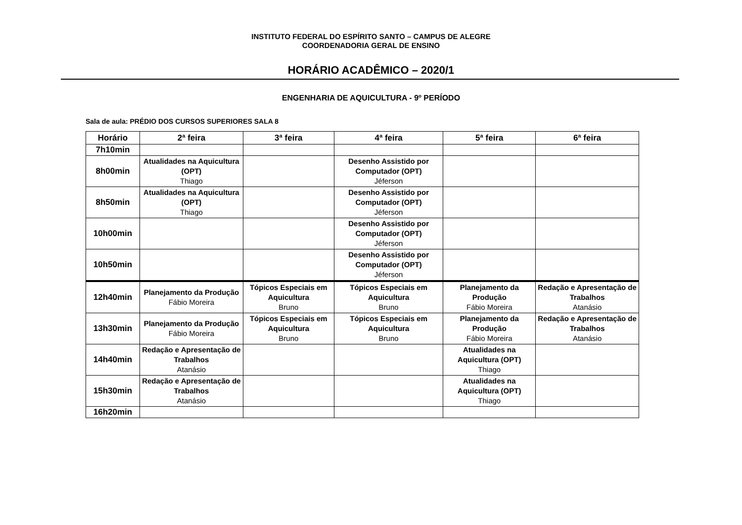INSTITUTO FEDERAL DO ESPÍRITO SANTO – CAMPUS DE ALEGRE
COORDENADORIA GERAL DE ENSINO
HORÁRIO ACADÊMICO – 2020/1
ENGENHARIA DE AQUICULTURA - 9º PERÍODO
Sala de aula: PRÉDIO DOS CURSOS SUPERIORES SALA 8
| Horário | 2ª feira | 3ª feira | 4ª feira | 5ª feira | 6ª feira |
| --- | --- | --- | --- | --- | --- |
| 7h10min | | | | | |
| 8h00min | Atualidades na Aquicultura (OPT) Thiago | | Desenho Assistido por Computador (OPT) Jéferson | | |
| 8h50min | Atualidades na Aquicultura (OPT) Thiago | | Desenho Assistido por Computador (OPT) Jéferson | | |
| 10h00min | | | Desenho Assistido por Computador (OPT) Jéferson | | |
| 10h50min | | | Desenho Assistido por Computador (OPT) Jéferson | | |
| 12h40min | Planejamento da Produção Fábio Moreira | Tópicos Especiais em Aquicultura Bruno | Tópicos Especiais em Aquicultura Bruno | Planejamento da Produção Fábio Moreira | Redação e Apresentação de Trabalhos Atanásio |
| 13h30min | Planejamento da Produção Fábio Moreira | Tópicos Especiais em Aquicultura Bruno | Tópicos Especiais em Aquicultura Bruno | Planejamento da Produção Fábio Moreira | Redação e Apresentação de Trabalhos Atanásio |
| 14h40min | Redação e Apresentação de Trabalhos Atanásio | | | Atualidades na Aquicultura (OPT) Thiago | |
| 15h30min | Redação e Apresentação de Trabalhos Atanásio | | | Atualidades na Aquicultura (OPT) Thiago | |
| 16h20min | | | | | |